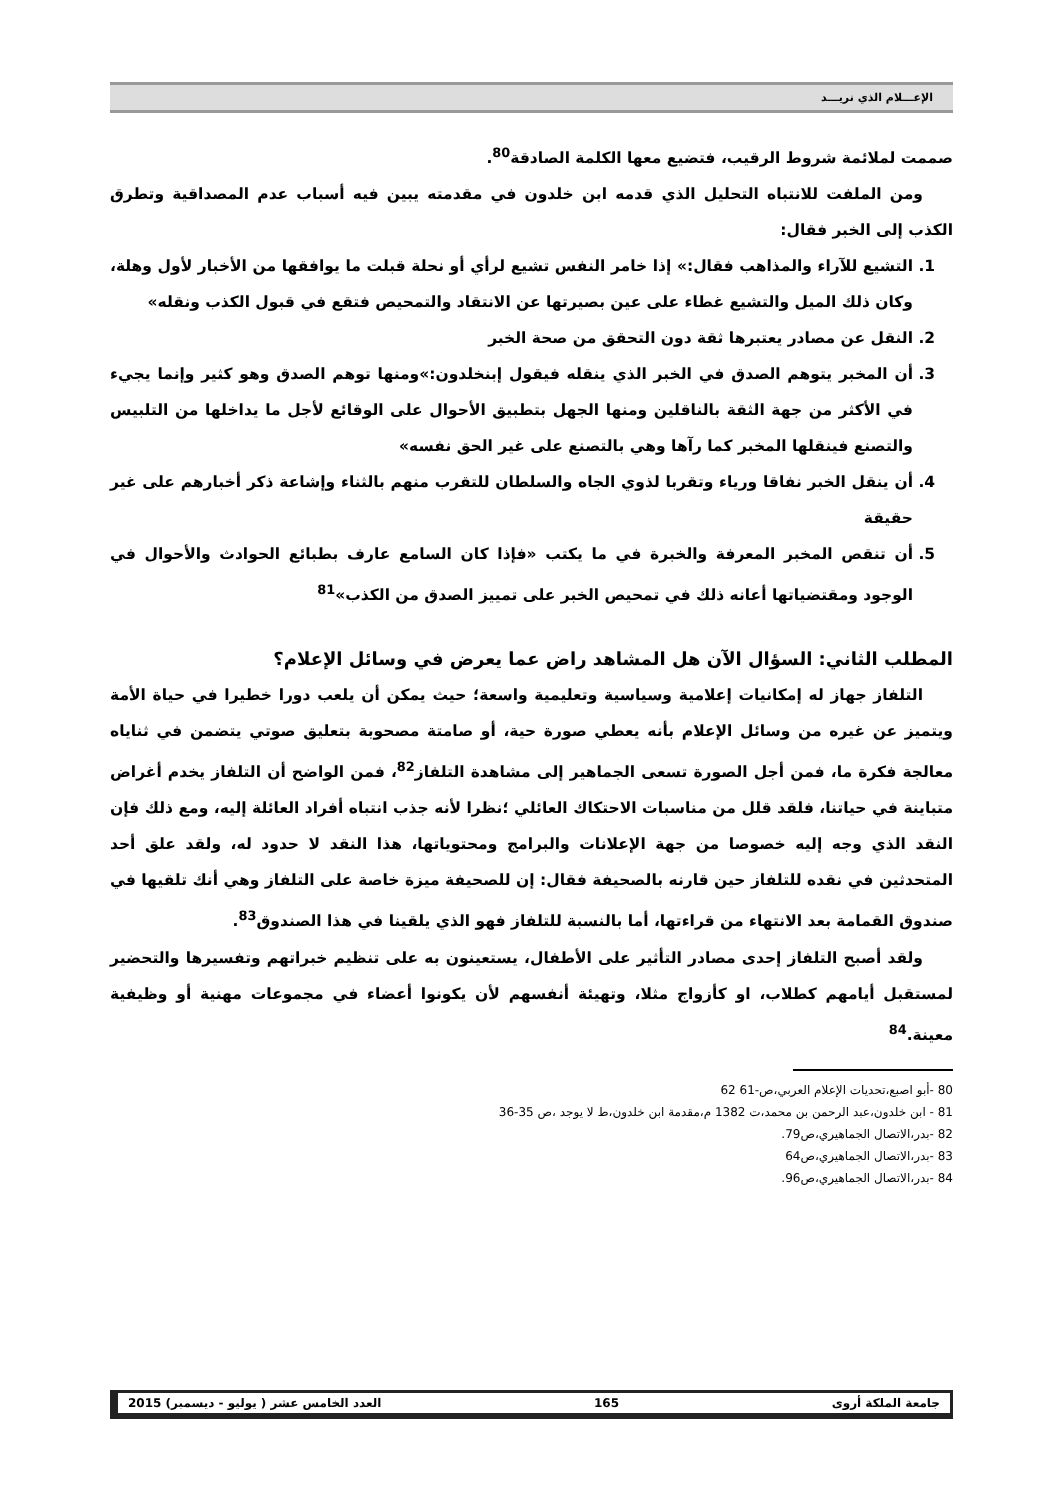الإعـــلام الذي نريـــد
صممت لملائمة شروط الرقيب، فتضيع معها الكلمة الصادقة<sup>80</sup>.
ومن الملفت للانتباه التحليل الذي قدمه ابن خلدون في مقدمته يبين فيه أسباب عدم المصداقية وتطرق الكذب إلى الخبر فقال:
1. التشيع للآراء والمذاهب فقال:» إذا خامر النفس تشيع لرأي أو نحلة قبلت ما يوافقها من الأخبار لأول وهلة، وكان ذلك الميل والتشيع غطاء على عين بصيرتها عن الانتقاد والتمحيص فتقع في قبول الكذب ونقله»
2. النقل عن مصادر يعتبرها ثقة دون التحقق من صحة الخبر
3. أن المخبر يتوهم الصدق في الخبر الذي ينقله فيقول إبنخلدون:»ومنها توهم الصدق وهو كثير وإنما يجيء في الأكثر من جهة الثقة بالناقلين ومنها الجهل بتطبيق الأحوال على الوقائع لأجل ما يداخلها من التلبيس والتصنع فينقلها المخبر كما رآها وهي بالتصنع على غير الحق نفسه»
4. أن ينقل الخبر نفاقا ورياء وتقربا لذوي الجاه والسلطان للتقرب منهم بالثناء وإشاعة ذكر أخبارهم على غير حقيقة
5. أن تنقص المخبر المعرفة والخبرة في ما يكتب «فإذا كان السامع عارف بطبائع الحوادث والأحوال في الوجود ومقتضياتها أعانه ذلك في تمحيص الخبر على تمييز الصدق من الكذب»<sup>81</sup>
المطلب الثاني: السؤال الآن هل المشاهد راض عما يعرض في وسائل الإعلام؟
التلفاز جهاز له إمكانيات إعلامية وسياسية وتعليمية واسعة؛ حيث يمكن أن يلعب دورا خطيرا في حياة الأمة ويتميز عن غيره من وسائل الإعلام بأنه يعطي صورة حية، أو صامتة مصحوبة بتعليق صوتي يتضمن في ثناياه معالجة فكرة ما، فمن أجل الصورة تسعى الجماهير إلى مشاهدة التلفاز<sup>82</sup>، فمن الواضح أن التلفاز يخدم أغراض متباينة في حياتنا، فلقد قلل من مناسبات الاحتكاك العائلي ؛نظرا لأنه جذب انتباه أفراد العائلة إليه، ومع ذلك فإن النقد الذي وجه إليه خصوصا من جهة الإعلانات والبرامج ومحتوياتها، هذا النقد لا حدود له، ولقد علق أحد المتحدثين في نقده للتلفاز حين قارنه بالصحيفة فقال: إن للصحيفة ميزة خاصة على التلفاز وهي أنك تلقيها في صندوق القمامة بعد الانتهاء من قراءتها، أما بالنسبة للتلفاز فهو الذي يلقينا في هذا الصندوق<sup>83</sup>.
ولقد أصبح التلفاز إحدى مصادر التأثير على الأطفال، يستعينون به على تنظيم خبراتهم وتفسيرها والتحضير لمستقبل أيامهم كطلاب، او كأزواج مثلا، وتهيئة أنفسهم لأن يكونوا أعضاء في مجموعات مهنية أو وظيفية معينة.<sup>84</sup>
80 -أبو اصبع،تحديات الإعلام العربي،ص-61 62
81 - ابن خلدون،عبد الرحمن بن محمد،ت 1382 م،مقدمة ابن خلدون،ط لا يوجد ،ص 35-36
82 -بدر،الاتصال الجماهيري،ص79.
83 -بدر،الاتصال الجماهيري،ص64
84 -بدر،الاتصال الجماهيري،ص96.
جامعة الملكة أروى 165 العدد الخامس عشر ( يوليو - ديسمبر) 2015